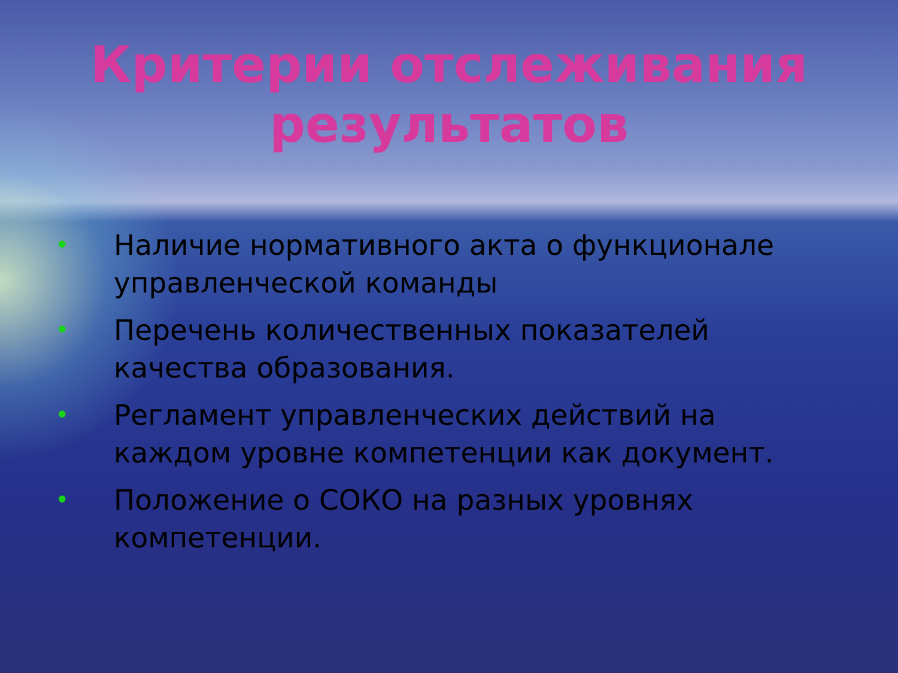Критерии отслеживания
результатов
• Наличие нормативного акта о функционале управленческой команды
• Перечень количественных показателей качества образования.
• Регламент управленческих действий на каждом уровне компетенции как документ.
• Положение о СОКО на разных уровнях компетенции.